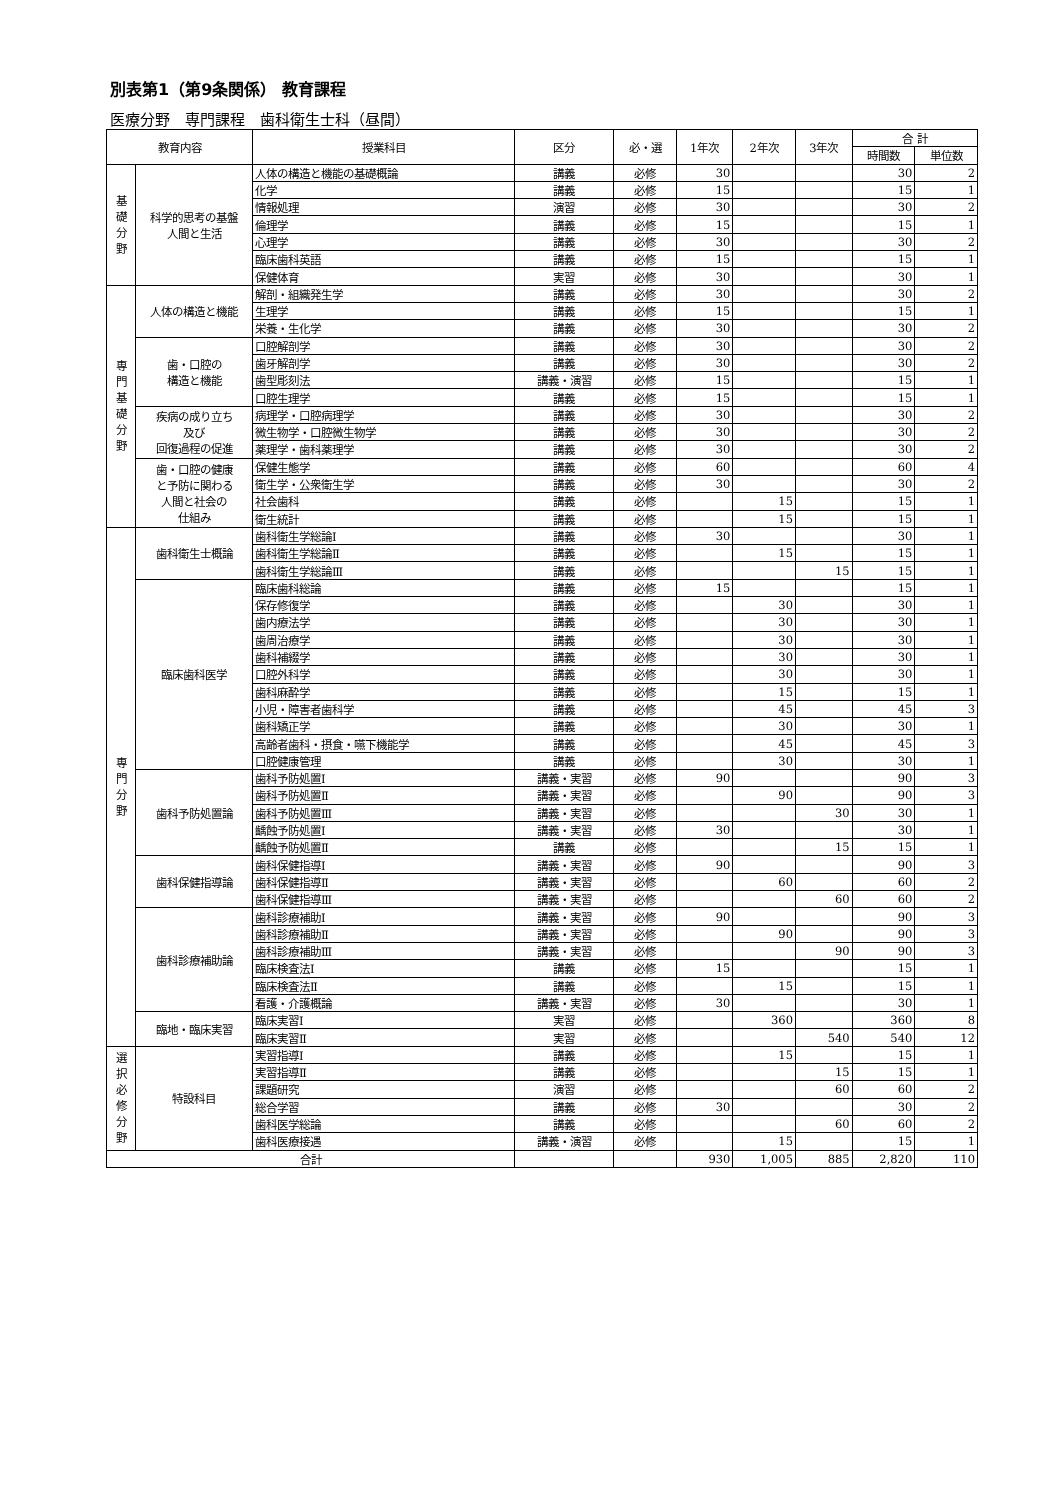別表第1（第9条関係） 教育課程
医療分野　専門課程　歯科衛生士科（昼間）
| 教育内容 | | 授業科目 | 区分 | 必・選 | 1年次 | 2年次 | 3年次 | 合 計 | |
| --- | --- | --- | --- | --- | --- | --- | --- | --- | --- |
| | | | | | | | | 時間数 | 単位数 |
| 基 礎 分 野 | 科学的思考の基盤 人間と生活 | 人体の構造と機能の基礎概論 | 講義 | 必修 | 30 | | | 30 | 2 |
| | | 化学 | 講義 | 必修 | 15 | | | 15 | 1 |
| | | 情報処理 | 演習 | 必修 | 30 | | | 30 | 2 |
| | | 倫理学 | 講義 | 必修 | 15 | | | 15 | 1 |
| | | 心理学 | 講義 | 必修 | 30 | | | 30 | 2 |
| | | 臨床歯科英語 | 講義 | 必修 | 15 | | | 15 | 1 |
| | | 保健体育 | 実習 | 必修 | 30 | | | 30 | 1 |
| 専 門 基 礎 分 野 | 人体の構造と機能 | 解剖・組織発生学 | 講義 | 必修 | 30 | | | 30 | 2 |
| | | 生理学 | 講義 | 必修 | 15 | | | 15 | 1 |
| | | 栄養・生化学 | 講義 | 必修 | 30 | | | 30 | 2 |
| | 歯・口腔の 構造と機能 | 口腔解剖学 | 講義 | 必修 | 30 | | | 30 | 2 |
| | | 歯牙解剖学 | 講義 | 必修 | 30 | | | 30 | 2 |
| | | 歯型彫刻法 | 講義・演習 | 必修 | 15 | | | 15 | 1 |
| | | 口腔生理学 | 講義 | 必修 | 15 | | | 15 | 1 |
| | 疾病の成り立ち 及び 回復過程の促進 | 病理学・口腔病理学 | 講義 | 必修 | 30 | | | 30 | 2 |
| | | 微生物学・口腔微生物学 | 講義 | 必修 | 30 | | | 30 | 2 |
| | | 薬理学・歯科薬理学 | 講義 | 必修 | 30 | | | 30 | 2 |
| | 歯・口腔の健康 と予防に関わる 人間と社会の 仕組み | 保健生態学 | 講義 | 必修 | 60 | | | 60 | 4 |
| | | 衛生学・公衆衛生学 | 講義 | 必修 | 30 | | | 30 | 2 |
| | | 社会歯科 | 講義 | 必修 | | 15 | | 15 | 1 |
| | | 衛生統計 | 講義 | 必修 | | 15 | | 15 | 1 |
| 専 門 分 野 | 歯科衛生士概論 | 歯科衛生学総論Ⅰ | 講義 | 必修 | 30 | | | 30 | 1 |
| | | 歯科衛生学総論Ⅱ | 講義 | 必修 | | 15 | | 15 | 1 |
| | | 歯科衛生学総論Ⅲ | 講義 | 必修 | | | 15 | 15 | 1 |
| | 臨床歯科医学 | 臨床歯科総論 | 講義 | 必修 | 15 | | | 15 | 1 |
| | | 保存修復学 | 講義 | 必修 | | 30 | | 30 | 1 |
| | | 歯内療法学 | 講義 | 必修 | | 30 | | 30 | 1 |
| | | 歯周治療学 | 講義 | 必修 | | 30 | | 30 | 1 |
| | | 歯科補綴学 | 講義 | 必修 | | 30 | | 30 | 1 |
| | | 口腔外科学 | 講義 | 必修 | | 30 | | 30 | 1 |
| | | 歯科麻酔学 | 講義 | 必修 | | 15 | | 15 | 1 |
| | | 小児・障害者歯科学 | 講義 | 必修 | | 45 | | 45 | 3 |
| | | 歯科矯正学 | 講義 | 必修 | | 30 | | 30 | 1 |
| | | 高齢者歯科・摂食・嚥下機能学 | 講義 | 必修 | | 45 | | 45 | 3 |
| | | 口腔健康管理 | 講義 | 必修 | | 30 | | 30 | 1 |
| | 歯科予防処置論 | 歯科予防処置Ⅰ | 講義・実習 | 必修 | 90 | | | 90 | 3 |
| | | 歯科予防処置Ⅱ | 講義・実習 | 必修 | | 90 | | 90 | 3 |
| | | 歯科予防処置Ⅲ | 講義・実習 | 必修 | | | 30 | 30 | 1 |
| | | 齲蝕予防処置Ⅰ | 講義・実習 | 必修 | 30 | | | 30 | 1 |
| | | 齲蝕予防処置Ⅱ | 講義 | 必修 | | | 15 | 15 | 1 |
| | 歯科保健指導論 | 歯科保健指導Ⅰ | 講義・実習 | 必修 | 90 | | | 90 | 3 |
| | | 歯科保健指導Ⅱ | 講義・実習 | 必修 | | 60 | | 60 | 2 |
| | | 歯科保健指導Ⅲ | 講義・実習 | 必修 | | | 60 | 60 | 2 |
| | 歯科診療補助論 | 歯科診療補助Ⅰ | 講義・実習 | 必修 | 90 | | | 90 | 3 |
| | | 歯科診療補助Ⅱ | 講義・実習 | 必修 | | 90 | | 90 | 3 |
| | | 歯科診療補助Ⅲ | 講義・実習 | 必修 | | | 90 | 90 | 3 |
| | | 臨床検査法Ⅰ | 講義 | 必修 | 15 | | | 15 | 1 |
| | | 臨床検査法Ⅱ | 講義 | 必修 | | 15 | | 15 | 1 |
| | | 看護・介護概論 | 講義・実習 | 必修 | 30 | | | 30 | 1 |
| | 臨地・臨床実習 | 臨床実習Ⅰ | 実習 | 必修 | | 360 | | 360 | 8 |
| | | 臨床実習Ⅱ | 実習 | 必修 | | | 540 | 540 | 12 |
| 選 択 必 修 分 野 | 特設科目 | 実習指導Ⅰ | 講義 | 必修 | | 15 | | 15 | 1 |
| | | 実習指導Ⅱ | 講義 | 必修 | | | 15 | 15 | 1 |
| | | 課題研究 | 演習 | 必修 | | | 60 | 60 | 2 |
| | | 総合学習 | 講義 | 必修 | 30 | | | 30 | 2 |
| | | 歯科医学総論 | 講義 | 必修 | | | 60 | 60 | 2 |
| | | 歯科医療接遇 | 講義・演習 | 必修 | | 15 | | 15 | 1 |
| 合計 | | | | | 930 | 1,005 | 885 | 2,820 | 110 |